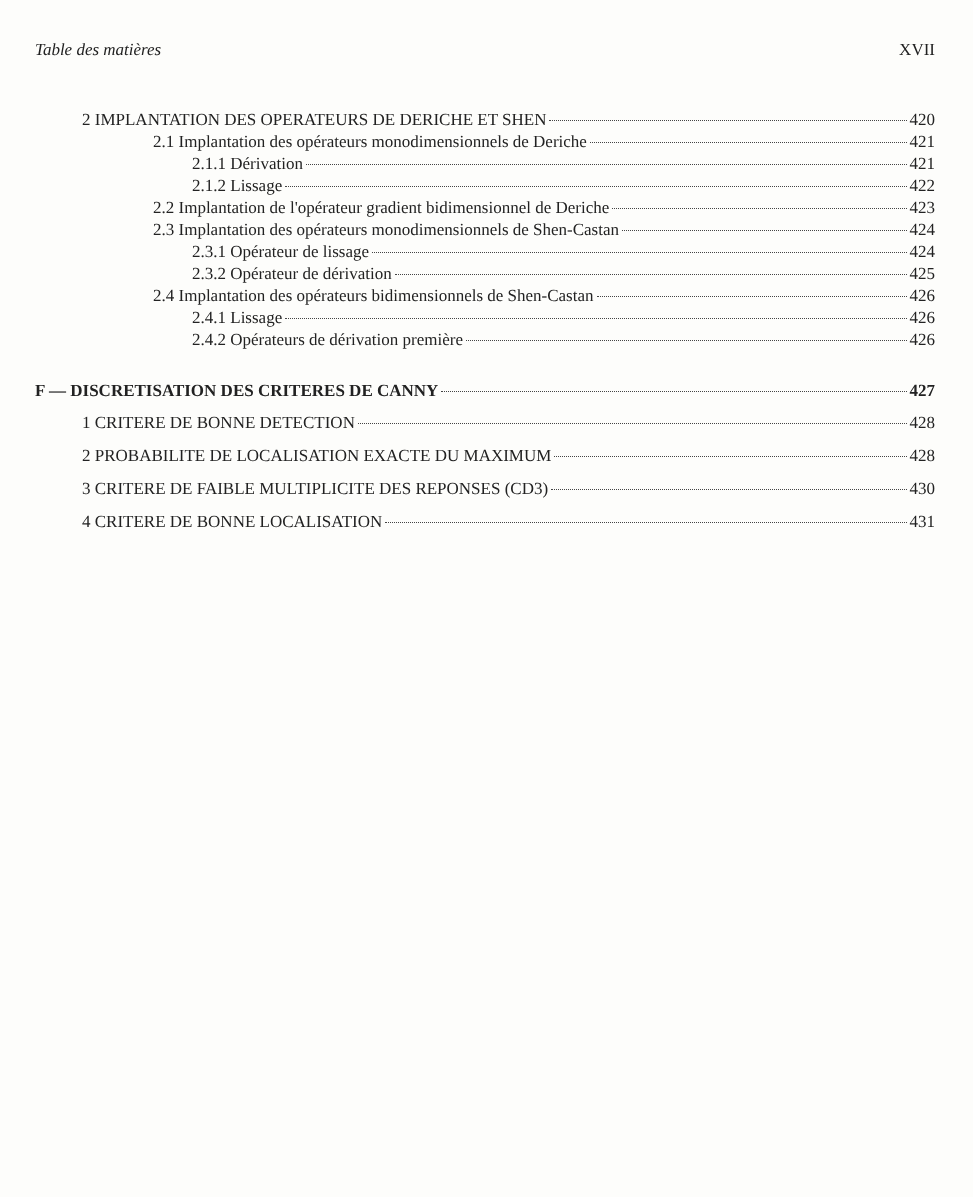Table des matières XVII
2 IMPLANTATION DES OPERATEURS DE DERICHE ET SHEN 420
2.1 Implantation des opérateurs monodimensionnels de Deriche 421
2.1.1 Dérivation 421
2.1.2 Lissage 422
2.2 Implantation de l'opérateur gradient bidimensionnel de Deriche 423
2.3 Implantation des opérateurs monodimensionnels de Shen-Castan 424
2.3.1 Opérateur de lissage 424
2.3.2 Opérateur de dérivation 425
2.4 Implantation des opérateurs bidimensionnels de Shen-Castan 426
2.4.1 Lissage 426
2.4.2 Opérateurs de dérivation première 426
F — DISCRETISATION DES CRITERES DE CANNY 427
1 CRITERE DE BONNE DETECTION 428
2 PROBABILITE DE LOCALISATION EXACTE DU MAXIMUM 428
3 CRITERE DE FAIBLE MULTIPLICITE DES REPONSES (CD3) 430
4 CRITERE DE BONNE LOCALISATION 431